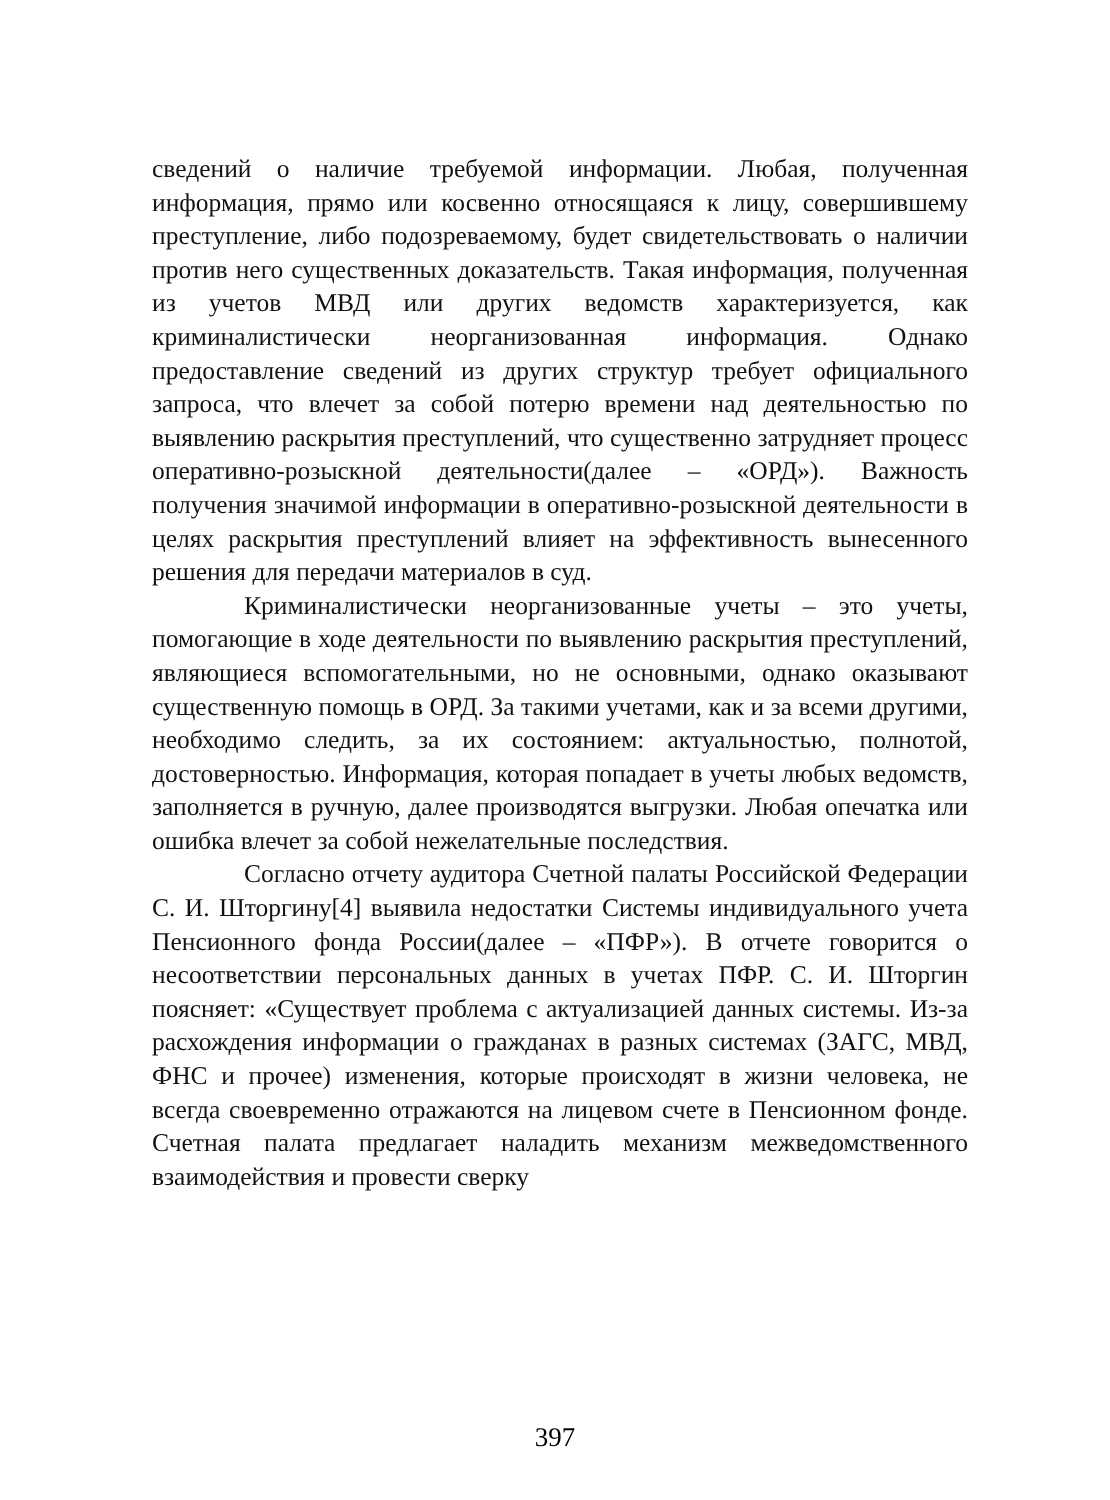сведений о наличие требуемой информации. Любая, полученная информация, прямо или косвенно относящаяся к лицу, совершившему преступление, либо подозреваемому, будет свидетельствовать о наличии против него существенных доказательств. Такая информация, полученная из учетов МВД или других ведомств характеризуется, как криминалистически неорганизованная информация. Однако предоставление сведений из других структур требует официального запроса, что влечет за собой потерю времени над деятельностью по выявлению раскрытия преступлений, что существенно затрудняет процесс оперативно-розыскной деятельности(далее – «ОРД»). Важность получения значимой информации в оперативно-розыскной деятельности в целях раскрытия преступлений влияет на эффективность вынесенного решения для передачи материалов в суд.
Криминалистически неорганизованные учеты – это учеты, помогающие в ходе деятельности по выявлению раскрытия преступлений, являющиеся вспомогательными, но не основными, однако оказывают существенную помощь в ОРД. За такими учетами, как и за всеми другими, необходимо следить, за их состоянием: актуальностью, полнотой, достоверностью. Информация, которая попадает в учеты любых ведомств, заполняется в ручную, далее производятся выгрузки. Любая опечатка или ошибка влечет за собой нежелательные последствия.
Согласно отчету аудитора Счетной палаты Российской Федерации С. И. Шторгину[4] выявила недостатки Системы индивидуального учета Пенсионного фонда России(далее – «ПФР»). В отчете говорится о несоответствии персональных данных в учетах ПФР. С. И. Шторгин поясняет: «Существует проблема с актуализацией данных системы. Из-за расхождения информации о гражданах в разных системах (ЗАГС, МВД, ФНС и прочее) изменения, которые происходят в жизни человека, не всегда своевременно отражаются на лицевом счете в Пенсионном фонде. Счетная палата предлагает наладить механизм межведомственного взаимодействия и провести сверку
397